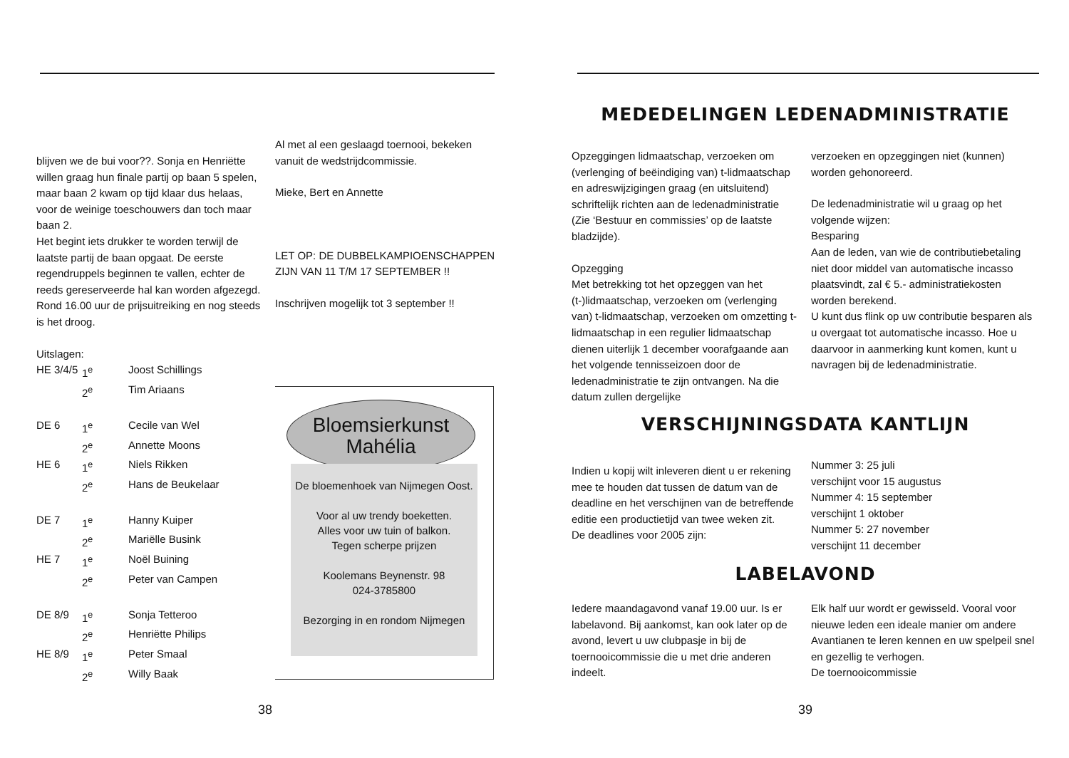blijven we de bui voor??. Sonja en Henriëtte willen graag hun finale partij op baan 5 spelen, maar baan 2 kwam op tijd klaar dus helaas, voor de weinige toeschouwers dan toch maar baan 2.
Het begint iets drukker te worden terwijl de laatste partij de baan opgaat. De eerste regendruppels beginnen te vallen, echter de reeds gereserveerde hal kan worden afgezegd. Rond 16.00 uur de prijsuitreiking en nog steeds is het droog.
Uitslagen:
| HE 3/4/5 | 1<sup>e</sup> | Joost Schillings |
| | 2<sup>e</sup> | Tim Ariaans |
| DE 6 | 1<sup>e</sup> | Cecile van Wel |
| | 2<sup>e</sup> | Annette Moons |
| HE 6 | 1<sup>e</sup> | Niels Rikken |
| | 2<sup>e</sup> | Hans de Beukelaar |
| DE 7 | 1<sup>e</sup> | Hanny Kuiper |
| | 2<sup>e</sup> | Mariëlle Busink |
| HE 7 | 1<sup>e</sup> | Noël Buining |
| | 2<sup>e</sup> | Peter van Campen |
| DE 8/9 | 1<sup>e</sup> | Sonja Tetteroo |
| | 2<sup>e</sup> | Henriëtte Philips |
| HE 8/9 | 1<sup>e</sup> | Peter Smaal |
| | 2<sup>e</sup> | Willy Baak |
Al met al een geslaagd toernooi, bekeken vanuit de wedstrijdcommissie.
Mieke, Bert en Annette
LET OP: DE DUBBELKAMPIOENSCHAPPEN ZIJN VAN 11 T/M 17 SEPTEMBER !!
Inschrijven mogelijk tot 3 september !!
Bloemsierkunst
Mahélia
De bloemenhoek van Nijmegen Oost.
Voor al uw trendy boeketten.
Alles voor uw tuin of balkon.
Tegen scherpe prijzen
Koolemans Beynenstr. 98
024-3785800
Bezorging in en rondom Nijmegen
38
MEDEDELINGEN LEDENADMINISTRATIE
Opzeggingen lidmaatschap, verzoeken om (verlenging of beëindiging van) t-lidmaatschap en adreswijzigingen graag (en uitsluitend) schriftelijk richten aan de ledenadministratie (Zie ‘Bestuur en commissies’ op de laatste bladzijde).
Opzegging
Met betrekking tot het opzeggen van het (t-)lidmaatschap, verzoeken om (verlenging van) t-lidmaatschap, verzoeken om omzetting t-lidmaatschap in een regulier lidmaatschap dienen uiterlijk 1 december voorafgaande aan het volgende tennisseizoen door de ledenadministratie te zijn ontvangen. Na die datum zullen dergelijke
verzoeken en opzeggingen niet (kunnen) worden gehonoreerd.
De ledenadministratie wil u graag op het volgende wijzen:
Besparing
Aan de leden, van wie de contributiebetaling niet door middel van automatische incasso plaatsvindt, zal € 5.- administratiekosten worden berekend.
U kunt dus flink op uw contributie besparen als u overgaat tot automatische incasso. Hoe u daarvoor in aanmerking kunt komen, kunt u navragen bij de ledenadministratie.
VERSCHIJNINGSDATA KANTLIJN
Indien u kopij wilt inleveren dient u er rekening mee te houden dat tussen de datum van de deadline en het verschijnen van de betreffende editie een productietijd van twee weken zit.
De deadlines voor 2005 zijn:
Nummer 3: 25 juli
verschijnt voor 15 augustus
Nummer 4: 15 september
verschijnt 1 oktober
Nummer 5: 27 november
verschijnt 11 december
LABELAVOND
Iedere maandagavond vanaf 19.00 uur. Is er labelavond. Bij aankomst, kan ook later op de avond, levert u uw clubpasje in bij de toernooicommissie die u met drie anderen indeelt.
Elk half uur wordt er gewisseld. Vooral voor nieuwe leden een ideale manier om andere Avantianen te leren kennen en uw spelpeil snel en gezellig te verhogen.
De toernooicommissie
39